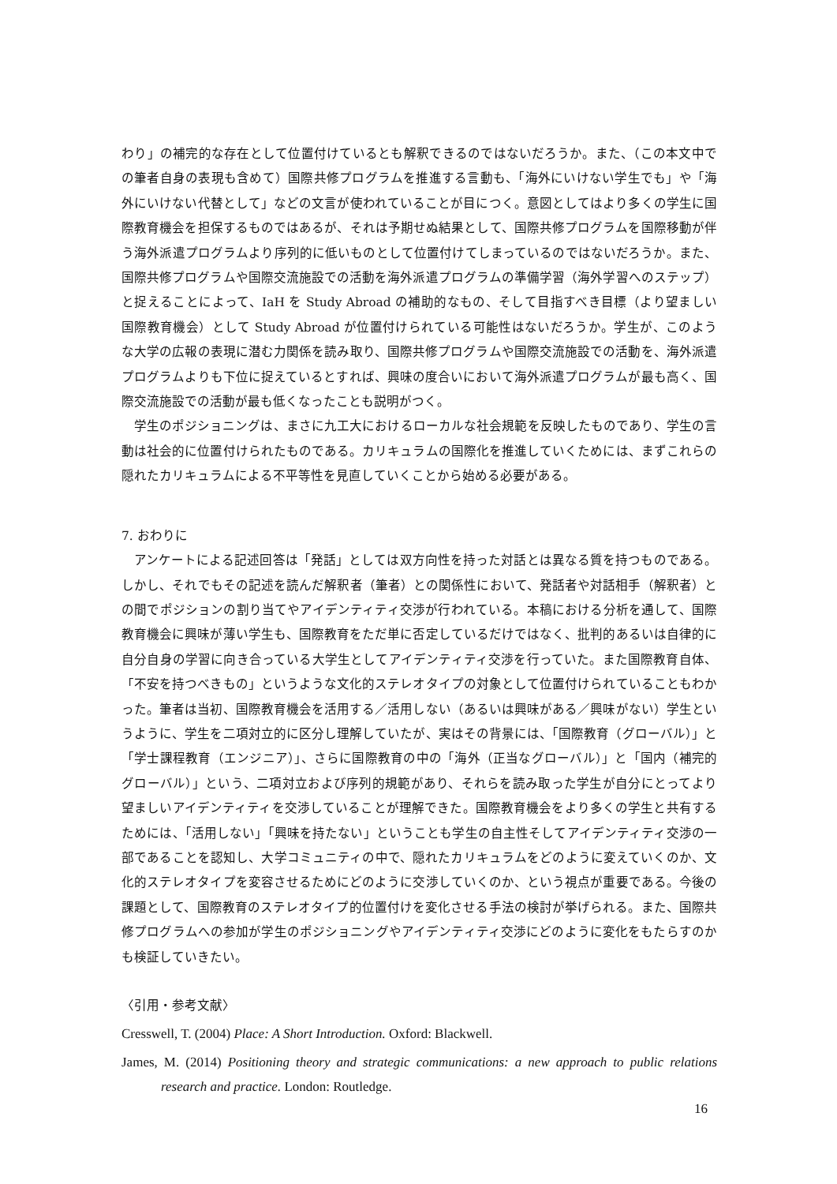わり」の補完的な存在として位置付けているとも解釈できるのではないだろうか。また、（この本文中での筆者自身の表現も含めて）国際共修プログラムを推進する言動も、「海外にいけない学生でも」や「海外にいけない代替として」などの文言が使われていることが目につく。意図としてはより多くの学生に国際教育機会を担保するものではあるが、それは予期せぬ結果として、国際共修プログラムを国際移動が伴う海外派遣プログラムより序列的に低いものとして位置付けてしまっているのではないだろうか。また、国際共修プログラムや国際交流施設での活動を海外派遣プログラムの準備学習（海外学習へのステップ）と捉えることによって、IaH を Study Abroad の補助的なもの、そして目指すべき目標（より望ましい国際教育機会）として Study Abroad が位置付けられている可能性はないだろうか。学生が、このような大学の広報の表現に潜む力関係を読み取り、国際共修プログラムや国際交流施設での活動を、海外派遣プログラムよりも下位に捉えているとすれば、興味の度合いにおいて海外派遣プログラムが最も高く、国際交流施設での活動が最も低くなったことも説明がつく。
学生のポジショニングは、まさに九工大におけるローカルな社会規範を反映したものであり、学生の言動は社会的に位置付けられたものである。カリキュラムの国際化を推進していくためには、まずこれらの隠れたカリキュラムによる不平等性を見直していくことから始める必要がある。
7. おわりに
アンケートによる記述回答は「発話」としては双方向性を持った対話とは異なる質を持つものである。しかし、それでもその記述を読んだ解釈者（筆者）との関係性において、発話者や対話相手（解釈者）との間でポジションの割り当てやアイデンティティ交渉が行われている。本稿における分析を通して、国際教育機会に興味が薄い学生も、国際教育をただ単に否定しているだけではなく、批判的あるいは自律的に自分自身の学習に向き合っている大学生としてアイデンティティ交渉を行っていた。また国際教育自体、「不安を持つべきもの」というような文化的ステレオタイプの対象として位置付けられていることもわかった。筆者は当初、国際教育機会を活用する／活用しない（あるいは興味がある／興味がない）学生というように、学生を二項対立的に区分し理解していたが、実はその背景には、「国際教育（グローバル）」と「学士課程教育（エンジニア）」、さらに国際教育の中の「海外（正当なグローバル）」と「国内（補完的グローバル）」という、二項対立および序列的規範があり、それらを読み取った学生が自分にとってより望ましいアイデンティティを交渉していることが理解できた。国際教育機会をより多くの学生と共有するためには、「活用しない」「興味を持たない」ということも学生の自主性そしてアイデンティティ交渉の一部であることを認知し、大学コミュニティの中で、隠れたカリキュラムをどのように変えていくのか、文化的ステレオタイプを変容させるためにどのように交渉していくのか、という視点が重要である。今後の課題として、国際教育のステレオタイプ的位置付けを変化させる手法の検討が挙げられる。また、国際共修プログラムへの参加が学生のポジショニングやアイデンティティ交渉にどのように変化をもたらすのかも検証していきたい。
〈引用・参考文献〉
Cresswell, T. (2004) Place: A Short Introduction. Oxford: Blackwell.
James, M. (2014) Positioning theory and strategic communications: a new approach to public relations research and practice. London: Routledge.
16